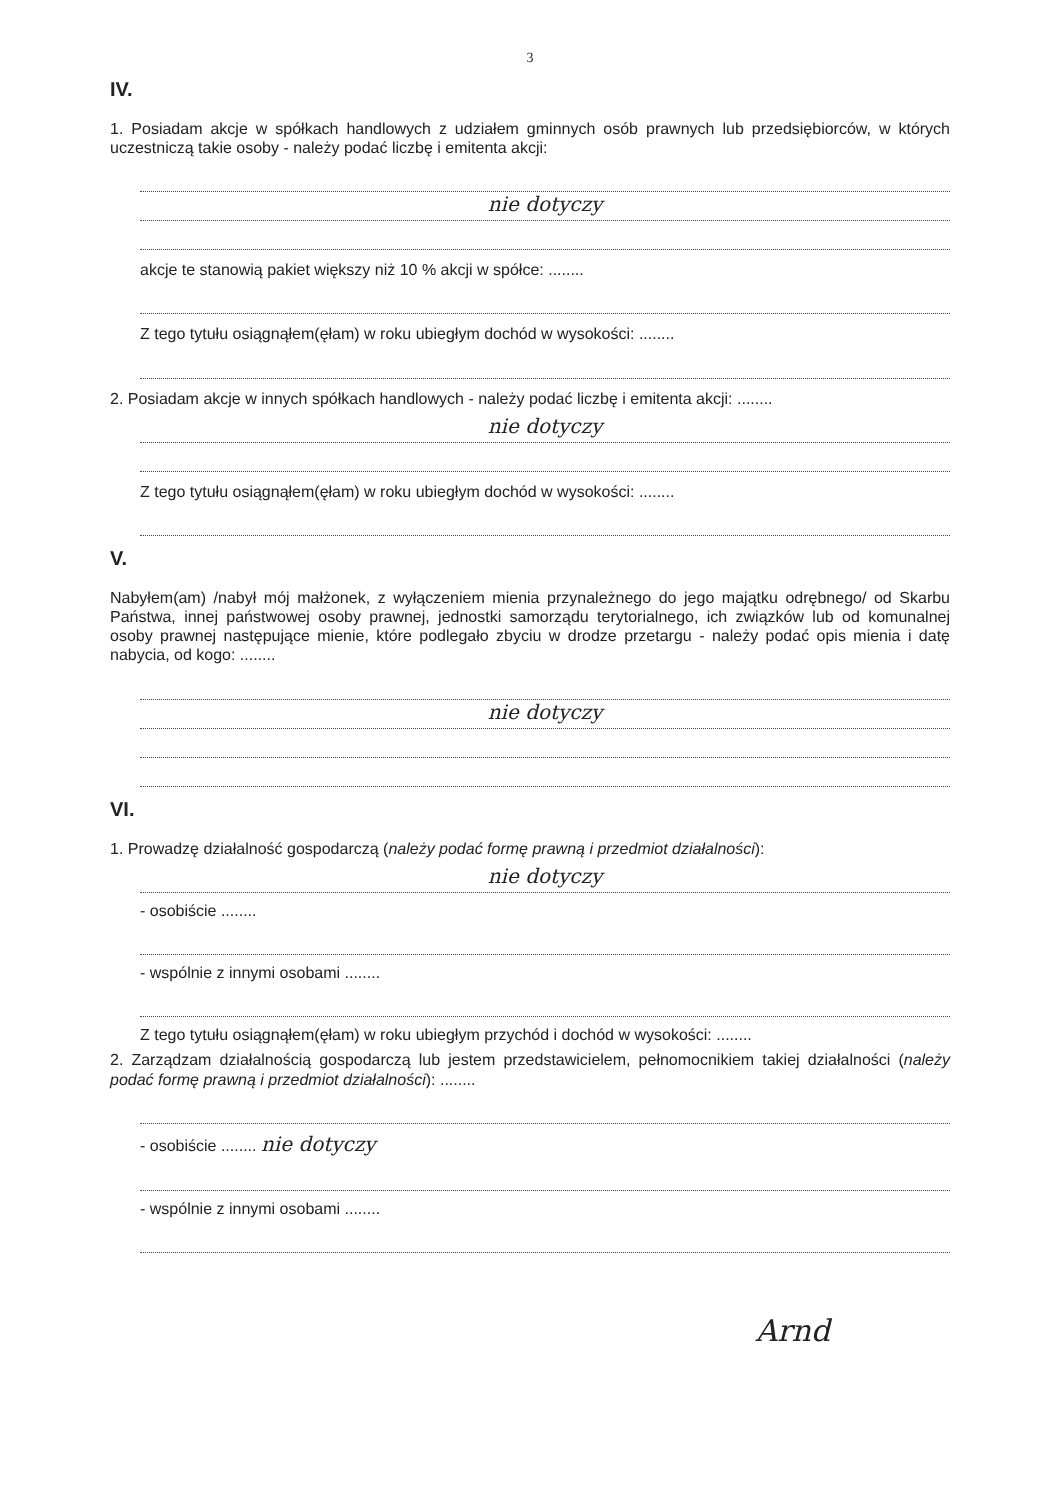3
IV.
1. Posiadam akcje w spółkach handlowych z udziałem gminnych osób prawnych lub przedsiębiorców, w których uczestniczą takie osoby - należy podać liczbę i emitenta akcji:
nie dotyczy
akcje te stanowią pakiet większy niż 10 % akcji w spółce: ........
Z tego tytułu osiągnąłem(ęłam) w roku ubiegłym dochód w wysokości: ........
2. Posiadam akcje w innych spółkach handlowych - należy podać liczbę i emitenta akcji: ........
nie dotyczy
Z tego tytułu osiągnąłem(ęłam) w roku ubiegłym dochód w wysokości: ........
V.
Nabyłem(am) /nabył mój małżonek, z wyłączeniem mienia przynależnego do jego majątku odrębnego/ od Skarbu Państwa, innej państwowej osoby prawnej, jednostki samorządu terytorialnego, ich związków lub od komunalnej osoby prawnej następujące mienie, które podlegało zbyciu w drodze przetargu - należy podać opis mienia i datę nabycia, od kogo: ........
nie dotyczy
VI.
1. Prowadzę działalność gospodarczą (należy podać formę prawną i przedmiot działalności):
nie dotyczy
- osobiście ........
- wspólnie z innymi osobami ........
Z tego tytułu osiągnąłem(ęłam) w roku ubiegłym przychód i dochód w wysokości: ........
2. Zarządzam działalnością gospodarczą lub jestem przedstawicielem, pełnomocnikiem takiej działalności (należy podać formę prawną i przedmiot działalności): ........
- osobiście ........ nie dotyczy
- wspólnie z innymi osobami ........
Arnd